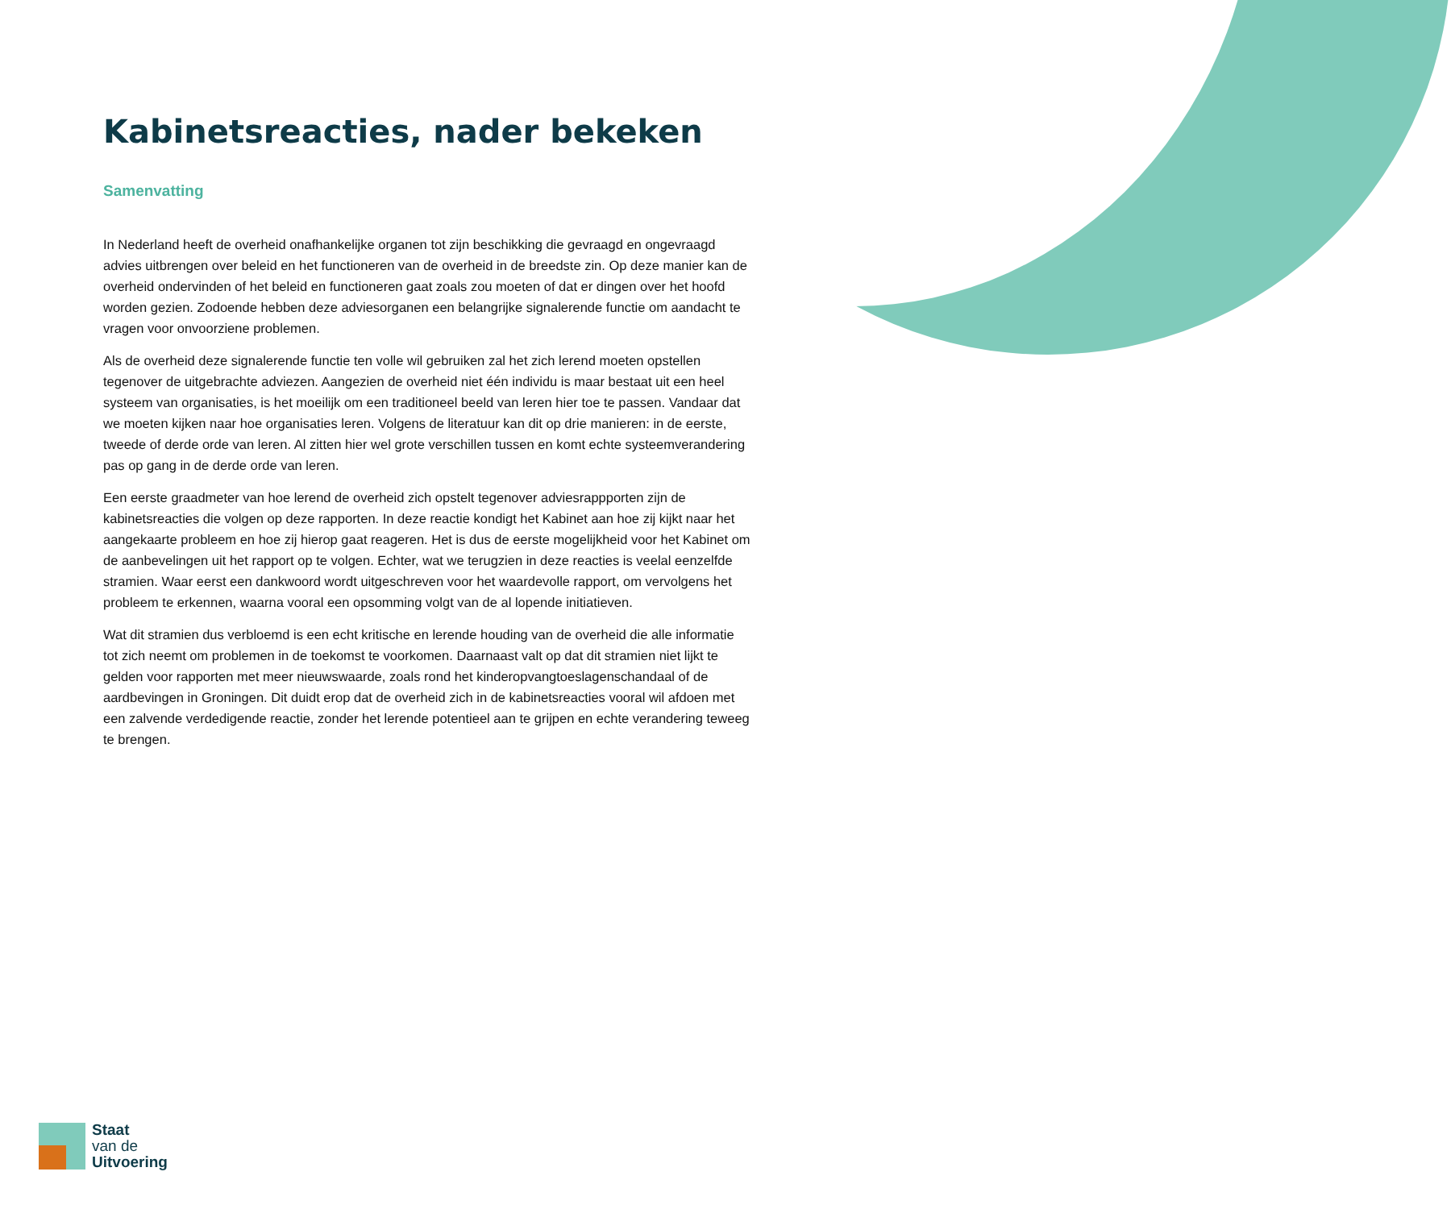Kabinetsreacties, nader bekeken
Samenvatting
In Nederland heeft de overheid onafhankelijke organen tot zijn beschikking die gevraagd en ongevraagd advies uitbrengen over beleid en het functioneren van de overheid in de breedste zin. Op deze manier kan de overheid ondervinden of het beleid en functioneren gaat zoals zou moeten of dat er dingen over het hoofd worden gezien. Zodoende hebben deze adviesorganen een belangrijke signalerende functie om aandacht te vragen voor onvoorziene problemen.
Als de overheid deze signalerende functie ten volle wil gebruiken zal het zich lerend moeten opstellen tegenover de uitgebrachte adviezen. Aangezien de overheid niet één individu is maar bestaat uit een heel systeem van organisaties, is het moeilijk om een traditioneel beeld van leren hier toe te passen. Vandaar dat we moeten kijken naar hoe organisaties leren. Volgens de literatuur kan dit op drie manieren: in de eerste, tweede of derde orde van leren. Al zitten hier wel grote verschillen tussen en komt echte systeemverandering pas op gang in de derde orde van leren.
Een eerste graadmeter van hoe lerend de overheid zich opstelt tegenover adviesrappporten zijn de kabinetsreacties die volgen op deze rapporten. In deze reactie kondigt het Kabinet aan hoe zij kijkt naar het aangekaarte probleem en hoe zij hierop gaat reageren. Het is dus de eerste mogelijkheid voor het Kabinet om de aanbevelingen uit het rapport op te volgen. Echter, wat we terugzien in deze reacties is veelal eenzelfde stramien. Waar eerst een dankwoord wordt uitgeschreven voor het waardevolle rapport, om vervolgens het probleem te erkennen, waarna vooral een opsomming volgt van de al lopende initiatieven.
Wat dit stramien dus verbloemd is een echt kritische en lerende houding van de overheid die alle informatie tot zich neemt om problemen in de toekomst te voorkomen. Daarnaast valt op dat dit stramien niet lijkt te gelden voor rapporten met meer nieuwswaarde, zoals rond het kinderopvangtoeslagenschandaal of de aardbevingen in Groningen. Dit duidt erop dat de overheid zich in de kabinetsreacties vooral wil afdoen met een zalvende verdedigende reactie, zonder het lerende potentieel aan te grijpen en echte verandering teweeg te brengen.
Staat
van de
Uitvoering